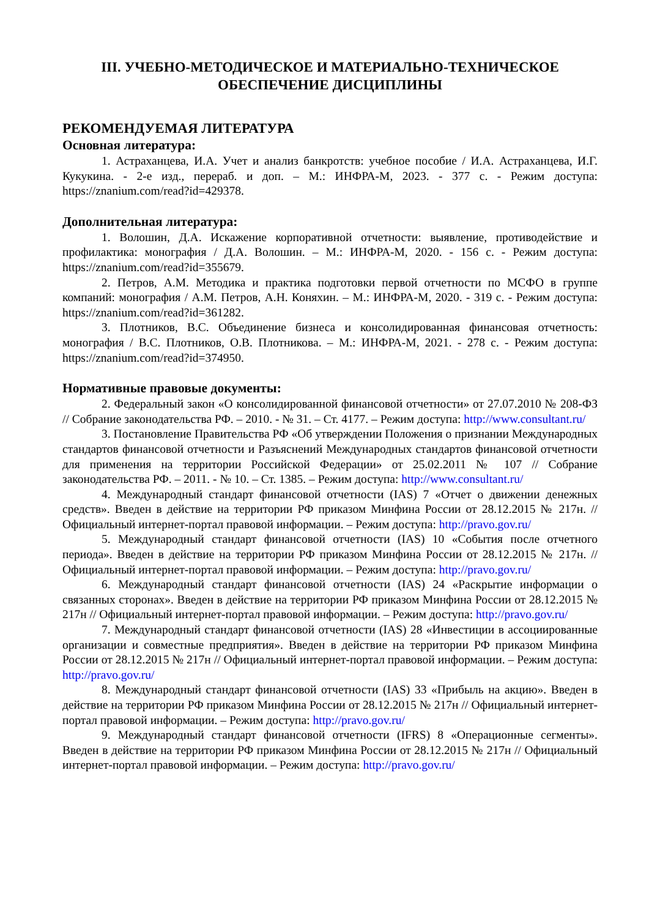III. УЧЕБНО-МЕТОДИЧЕСКОЕ И МАТЕРИАЛЬНО-ТЕХНИЧЕСКОЕ ОБЕСПЕЧЕНИЕ ДИСЦИПЛИНЫ
РЕКОМЕНДУЕМАЯ ЛИТЕРАТУРА
Основная литература:
1. Астраханцева, И.А. Учет и анализ банкротств: учебное пособие / И.А. Астраханцева, И.Г. Кукукина. - 2-е изд., перераб. и доп. – М.: ИНФРА-М, 2023. - 377 с. - Режим доступа: https://znanium.com/read?id=429378.
Дополнительная литература:
1. Волошин, Д.А. Искажение корпоративной отчетности: выявление, противодействие и профилактика: монография / Д.А. Волошин. – М.: ИНФРА-М, 2020. - 156 с. - Режим доступа: https://znanium.com/read?id=355679.
2. Петров, А.М. Методика и практика подготовки первой отчетности по МСФО в группе компаний: монография / А.М. Петров, А.Н. Коняхин. – М.: ИНФРА-М, 2020. - 319 с. - Режим доступа: https://znanium.com/read?id=361282.
3. Плотников, В.С. Объединение бизнеса и консолидированная финансовая отчетность: монография / В.С. Плотников, О.В. Плотникова. – М.: ИНФРА-М, 2021. - 278 с. - Режим доступа: https://znanium.com/read?id=374950.
Нормативные правовые документы:
2. Федеральный закон «О консолидированной финансовой отчетности» от 27.07.2010 № 208-ФЗ // Собрание законодательства РФ. – 2010. - № 31. – Ст. 4177. – Режим доступа: http://www.consultant.ru/
3. Постановление Правительства РФ «Об утверждении Положения о признании Международных стандартов финансовой отчетности и Разъяснений Международных стандартов финансовой отчетности для применения на территории Российской Федерации» от 25.02.2011 № 107 // Собрание законодательства РФ. – 2011. - № 10. – Ст. 1385. – Режим доступа: http://www.consultant.ru/
4. Международный стандарт финансовой отчетности (IAS) 7 «Отчет о движении денежных средств». Введен в действие на территории РФ приказом Минфина России от 28.12.2015 № 217н. // Официальный интернет-портал правовой информации. – Режим доступа: http://pravo.gov.ru/
5. Международный стандарт финансовой отчетности (IAS) 10 «События после отчетного периода». Введен в действие на территории РФ приказом Минфина России от 28.12.2015 № 217н. // Официальный интернет-портал правовой информации. – Режим доступа: http://pravo.gov.ru/
6. Международный стандарт финансовой отчетности (IAS) 24 «Раскрытие информации о связанных сторонах». Введен в действие на территории РФ приказом Минфина России от 28.12.2015 № 217н // Официальный интернет-портал правовой информации. – Режим доступа: http://pravo.gov.ru/
7. Международный стандарт финансовой отчетности (IAS) 28 «Инвестиции в ассоциированные организации и совместные предприятия». Введен в действие на территории РФ приказом Минфина России от 28.12.2015 № 217н // Официальный интернет-портал правовой информации. – Режим доступа: http://pravo.gov.ru/
8. Международный стандарт финансовой отчетности (IAS) 33 «Прибыль на акцию». Введен в действие на территории РФ приказом Минфина России от 28.12.2015 № 217н // Официальный интернет-портал правовой информации. – Режим доступа: http://pravo.gov.ru/
9. Международный стандарт финансовой отчетности (IFRS) 8 «Операционные сегменты». Введен в действие на территории РФ приказом Минфина России от 28.12.2015 № 217н // Официальный интернет-портал правовой информации. – Режим доступа: http://pravo.gov.ru/